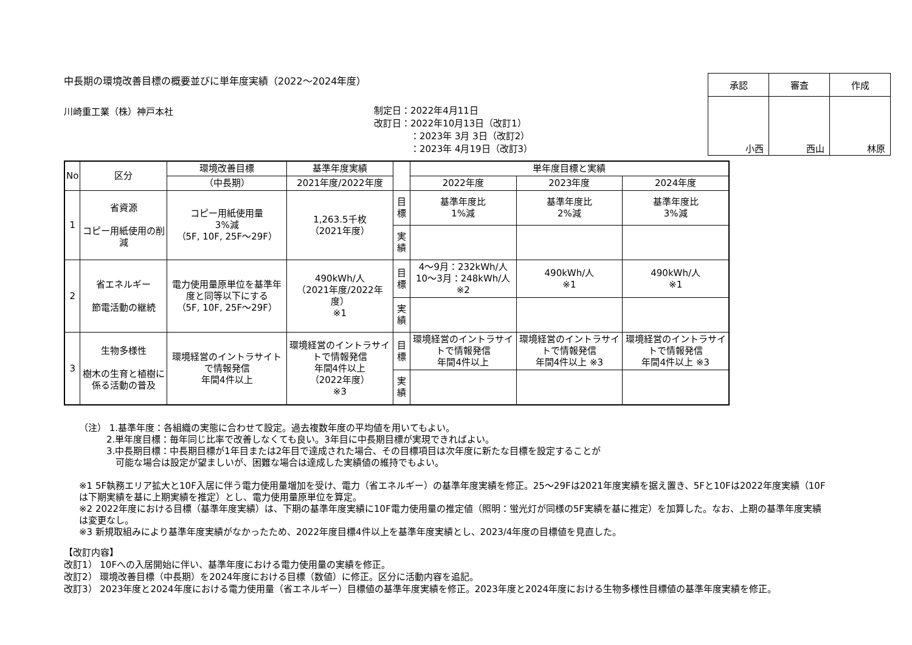中長期の環境改善目標の概要並びに単年度実績（2022～2024年度）
川崎重工業（株）神戸本社
制定日：2022年4月11日
改訂日：2022年10月13日（改訂1）
　　　　：2023年 3月 3日（改訂2）
　　　　：2023年 4月19日（改訂3）
| 承認 | 審査 | 作成 |
| 小西 | 西山 | 林原 |
| No | 区分 | 環境改善目標 | 基準年度実績 | | 単年度目標と実績 | | |
| --- | --- | --- | --- | --- | --- | --- | --- |
| | | （中長期） | 2021年度/2022年度 | | 2022年度 | 2023年度 | 2024年度 |
| 1 | 省資源 コピー用紙使用の削減 | コピー用紙使用量 3%減 （5F, 10F, 25F～29F） | 1,263.5千枚 （2021年度） | 目標 | 基準年度比 1%減 | 基準年度比 2%減 | 基準年度比 3%減 |
| | | | | 実績 | | | |
| 2 | 省エネルギー 節電活動の継続 | 電力使用量原単位を基準年度と同等以下にする （5F, 10F, 25F～29F） | 490kWh/人 （2021年度/2022年度） ※1 | 目標 | 4～9月：232kWh/人 10～3月：248kWh/人 ※2 | 490kWh/人 ※1 | 490kWh/人 ※1 |
| | | | | 実績 | | | |
| 3 | 生物多様性 樹木の生育と植樹に係る活動の普及 | 環境経営のイントラサイトで情報発信 年間4件以上 | 環境経営のイントラサイトで情報発信 年間4件以上 （2022年度） ※3 | 目標 | 環境経営のイントラサイトで情報発信 年間4件以上 | 環境経営のイントラサイトで情報発信 年間4件以上 ※3 | 環境経営のイントラサイトで情報発信 年間4件以上 ※3 |
| | | | | 実績 | | | |
（注） 1.基準年度：各組織の実態に合わせて設定。過去複数年度の平均値を用いてもよい。
　　　2.単年度目標：毎年同じ比率で改善しなくても良い。3年目に中長期目標が実現できればよい。
　　　3.中長期目標：中長期目標が1年目または2年目で達成された場合、その目標項目は次年度に新たな目標を設定することが
　　　　可能な場合は設定が望ましいが、困難な場合は達成した実績値の維持でもよい。
※1 5F執務エリア拡大と10F入居に伴う電力使用量増加を受け、電力（省エネルギー）の基準年度実績を修正。25～29Fは2021年度実績を据え置き、5Fと10Fは2022年度実績（10Fは下期実績を基に上期実績を推定）とし、電力使用量原単位を算定。
※2 2022年度における目標（基準年度実績）は、下期の基準年度実績に10F電力使用量の推定値（照明：蛍光灯が同様の5F実績を基に推定）を加算した。なお、上期の基準年度実績は変更なし。
※3 新規取組みにより基準年度実績がなかったため、2022年度目標4件以上を基準年度実績とし、2023/4年度の目標値を見直した。
【改訂内容】
改訂1） 10Fへの入居開始に伴い、基準年度における電力使用量の実績を修正。
改訂2） 環境改善目標（中長期）を2024年度における目標（数値）に修正。区分に活動内容を追記。
改訂3） 2023年度と2024年度における電力使用量（省エネルギー）目標値の基準年度実績を修正。2023年度と2024年度における生物多様性目標値の基準年度実績を修正。